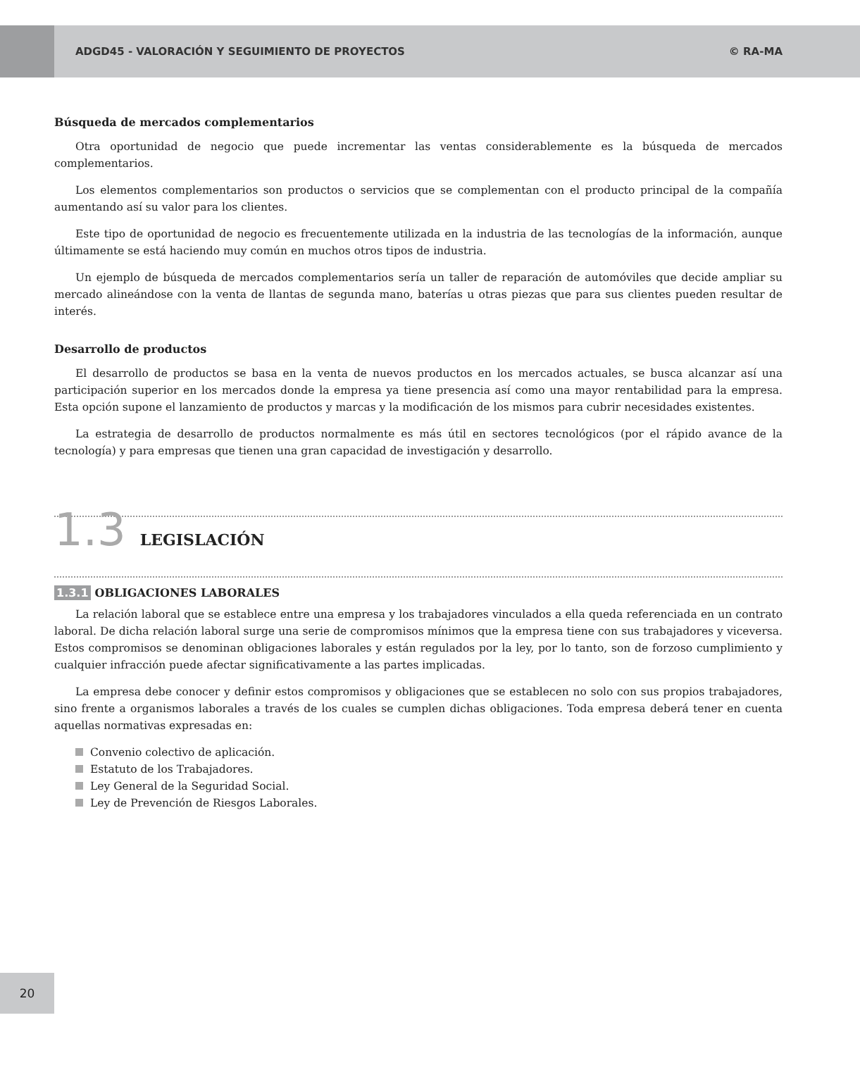ADGD45 - VALORACIÓN Y SEGUIMIENTO DE PROYECTOS
© RA-MA
Búsqueda de mercados complementarios
Otra oportunidad de negocio que puede incrementar las ventas considerablemente es la búsqueda de mercados complementarios.
Los elementos complementarios son productos o servicios que se complementan con el producto principal de la compañía aumentando así su valor para los clientes.
Este tipo de oportunidad de negocio es frecuentemente utilizada en la industria de las tecnologías de la información, aunque últimamente se está haciendo muy común en muchos otros tipos de industria.
Un ejemplo de búsqueda de mercados complementarios sería un taller de reparación de automóviles que decide ampliar su mercado alineándose con la venta de llantas de segunda mano, baterías u otras piezas que para sus clientes pueden resultar de interés.
Desarrollo de productos
El desarrollo de productos se basa en la venta de nuevos productos en los mercados actuales, se busca alcanzar así una participación superior en los mercados donde la empresa ya tiene presencia así como una mayor rentabilidad para la empresa. Esta opción supone el lanzamiento de productos y marcas y la modificación de los mismos para cubrir necesidades existentes.
La estrategia de desarrollo de productos normalmente es más útil en sectores tecnológicos (por el rápido avance de la tecnología) y para empresas que tienen una gran capacidad de investigación y desarrollo.
1.3 LEGISLACIÓN
1.3.1 OBLIGACIONES LABORALES
La relación laboral que se establece entre una empresa y los trabajadores vinculados a ella queda referenciada en un contrato laboral. De dicha relación laboral surge una serie de compromisos mínimos que la empresa tiene con sus trabajadores y viceversa. Estos compromisos se denominan obligaciones laborales y están regulados por la ley, por lo tanto, son de forzoso cumplimiento y cualquier infracción puede afectar significativamente a las partes implicadas.
La empresa debe conocer y definir estos compromisos y obligaciones que se establecen no solo con sus propios trabajadores, sino frente a organismos laborales a través de los cuales se cumplen dichas obligaciones. Toda empresa deberá tener en cuenta aquellas normativas expresadas en:
Convenio colectivo de aplicación.
Estatuto de los Trabajadores.
Ley General de la Seguridad Social.
Ley de Prevención de Riesgos Laborales.
20